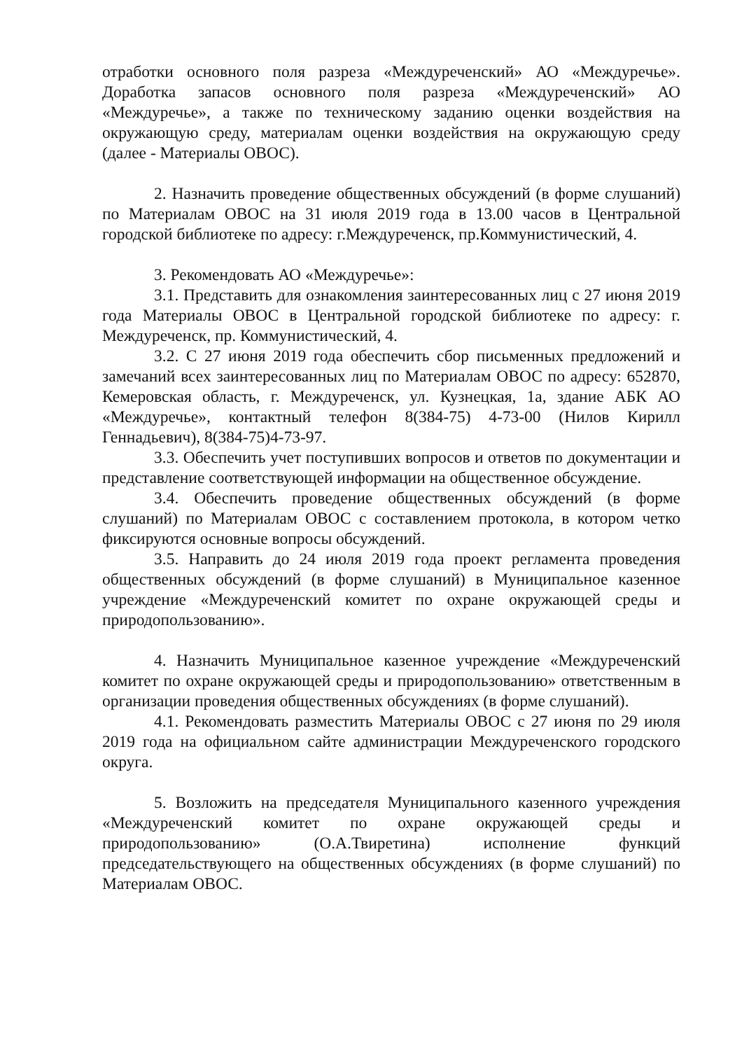отработки основного поля разреза «Междуреченский» АО «Междуречье». Доработка запасов основного поля разреза «Междуреченский» АО «Междуречье», а также по техническому заданию оценки воздействия на окружающую среду, материалам оценки воздействия на окружающую среду (далее - Материалы ОВОС).
2. Назначить проведение общественных обсуждений (в форме слушаний) по Материалам ОВОС на 31 июля 2019 года в 13.00 часов в Центральной городской библиотеке по адресу: г.Междуреченск, пр.Коммунистический, 4.
3. Рекомендовать АО «Междуречье»:
3.1. Представить для ознакомления заинтересованных лиц с 27 июня 2019 года Материалы ОВОС в Центральной городской библиотеке по адресу: г. Междуреченск, пр. Коммунистический, 4.
3.2. С 27 июня 2019 года обеспечить сбор письменных предложений и замечаний всех заинтересованных лиц по Материалам ОВОС по адресу: 652870, Кемеровская область, г. Междуреченск, ул. Кузнецкая, 1а, здание АБК АО «Междуречье», контактный телефон 8(384-75) 4-73-00 (Нилов Кирилл Геннадьевич), 8(384-75)4-73-97.
3.3. Обеспечить учет поступивших вопросов и ответов по документации и представление соответствующей информации на общественное обсуждение.
3.4. Обеспечить проведение общественных обсуждений (в форме слушаний) по Материалам ОВОС с составлением протокола, в котором четко фиксируются основные вопросы обсуждений.
3.5. Направить до 24 июля 2019 года проект регламента проведения общественных обсуждений (в форме слушаний) в Муниципальное казенное учреждение «Междуреченский комитет по охране окружающей среды и природопользованию».
4. Назначить Муниципальное казенное учреждение «Междуреченский комитет по охране окружающей среды и природопользованию» ответственным в организации проведения общественных обсуждениях (в форме слушаний).
4.1. Рекомендовать разместить Материалы ОВОС с 27 июня по 29 июля 2019 года на официальном сайте администрации Междуреченского городского округа.
5. Возложить на председателя Муниципального казенного учреждения «Междуреченский комитет по охране окружающей среды и природопользованию» (О.А.Твиретина) исполнение функций председательствующего на общественных обсуждениях (в форме слушаний) по Материалам ОВОС.